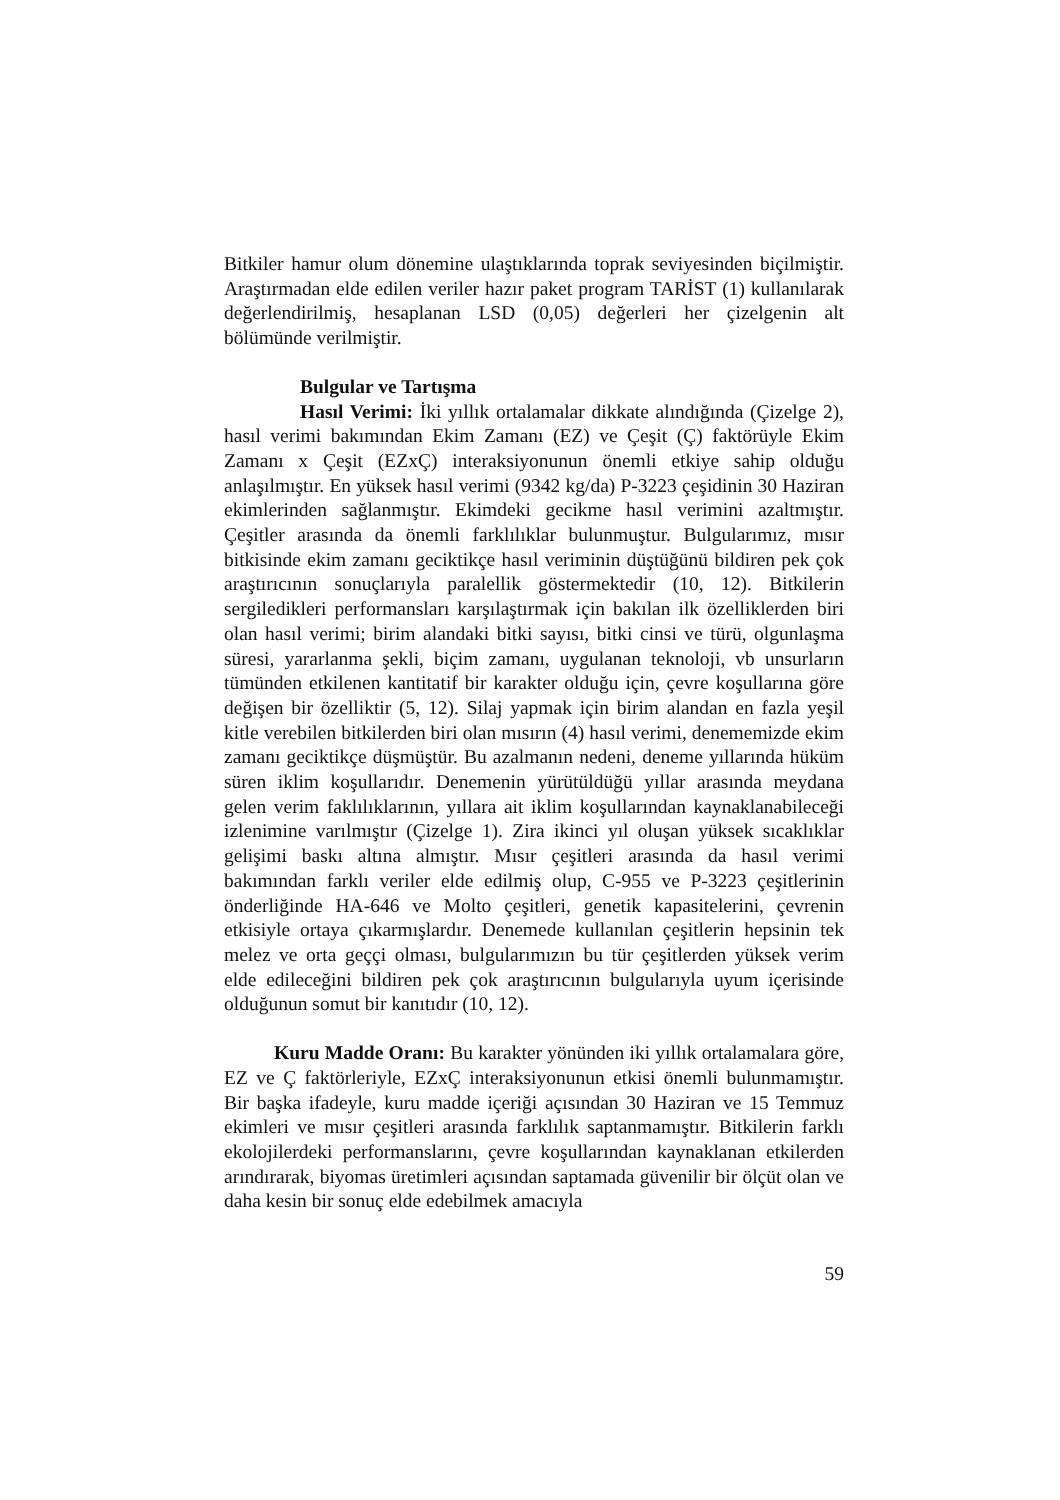Bitkiler hamur olum dönemine ulaştıklarında toprak seviyesinden biçilmiştir. Araştırmadan elde edilen veriler hazır paket program TARİST (1) kullanılarak değerlendirilmiş, hesaplanan LSD (0,05) değerleri her çizelgenin alt bölümünde verilmiştir.
Bulgular ve Tartışma
Hasıl Verimi: İki yıllık ortalamalar dikkate alındığında (Çizelge 2), hasıl verimi bakımından Ekim Zamanı (EZ) ve Çeşit (Ç) faktörüyle Ekim Zamanı x Çeşit (EZxÇ) interaksiyonunun önemli etkiye sahip olduğu anlaşılmıştır. En yüksek hasıl verimi (9342 kg/da) P-3223 çeşidinin 30 Haziran ekimlerinden sağlanmıştır. Ekimdeki gecikme hasıl verimini azaltmıştır. Çeşitler arasında da önemli farklılıklar bulunmuştur. Bulgularımız, mısır bitkisinde ekim zamanı geciktikçe hasıl veriminin düştüğünü bildiren pek çok araştırıcının sonuçlarıyla paralellik göstermektedir (10, 12). Bitkilerin sergiledikleri performansları karşılaştırmak için bakılan ilk özelliklerden biri olan hasıl verimi; birim alandaki bitki sayısı, bitki cinsi ve türü, olgunlaşma süresi, yararlanma şekli, biçim zamanı, uygulanan teknoloji, vb unsurların tümünden etkilenen kantitatif bir karakter olduğu için, çevre koşullarına göre değişen bir özelliktir (5, 12). Silaj yapmak için birim alandan en fazla yeşil kitle verebilen bitkilerden biri olan mısırın (4) hasıl verimi, denememizde ekim zamanı geciktikçe düşmüştür. Bu azalmanın nedeni, deneme yıllarında hüküm süren iklim koşullarıdır. Denemenin yürütüldüğü yıllar arasında meydana gelen verim faklılıklarının, yıllara ait iklim koşullarından kaynaklanabileceği izlenimine varılmıştır (Çizelge 1). Zira ikinci yıl oluşan yüksek sıcaklıklar gelişimi baskı altına almıştır. Mısır çeşitleri arasında da hasıl verimi bakımından farklı veriler elde edilmiş olup, C-955 ve P-3223 çeşitlerinin önderliğinde HA-646 ve Molto çeşitleri, genetik kapasitelerini, çevrenin etkisiyle ortaya çıkarmışlardır. Denemede kullanılan çeşitlerin hepsinin tek melez ve orta geççi olması, bulgularımızın bu tür çeşitlerden yüksek verim elde edileceğini bildiren pek çok araştırıcının bulgularıyla uyum içerisinde olduğunun somut bir kanıtıdır (10, 12).
Kuru Madde Oranı: Bu karakter yönünden iki yıllık ortalamalara göre, EZ ve Ç faktörleriyle, EZxÇ interaksiyonunun etkisi önemli bulunmamıştır. Bir başka ifadeyle, kuru madde içeriği açısından 30 Haziran ve 15 Temmuz ekimleri ve mısır çeşitleri arasında farklılık saptanmamıştır. Bitkilerin farklı ekolojilerdeki performanslarını, çevre koşullarından kaynaklanan etkilerden arındırarak, biyomas üretimleri açısından saptamada güvenilir bir ölçüt olan ve daha kesin bir sonuç elde edebilmek amacıyla
59